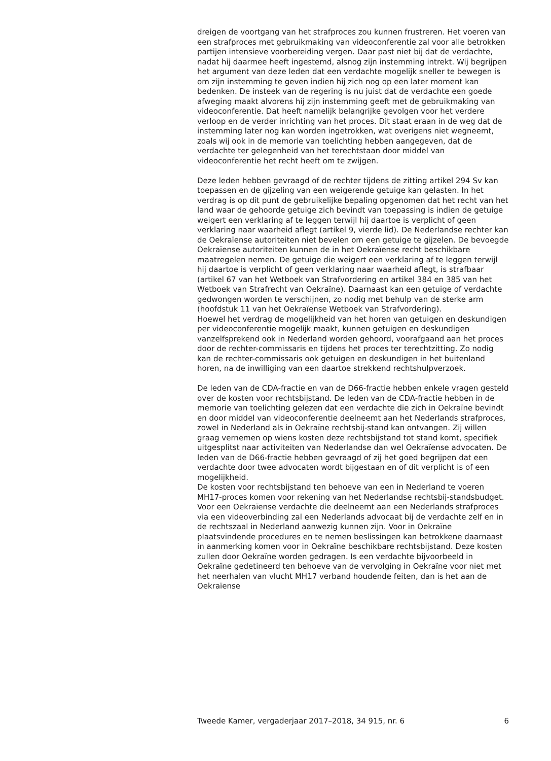dreigen de voortgang van het strafproces zou kunnen frustreren. Het voeren van een strafproces met gebruikmaking van videoconferentie zal voor alle betrokken partijen intensieve voorbereiding vergen. Daar past niet bij dat de verdachte, nadat hij daarmee heeft ingestemd, alsnog zijn instemming intrekt. Wij begrijpen het argument van deze leden dat een verdachte mogelijk sneller te bewegen is om zijn instemming te geven indien hij zich nog op een later moment kan bedenken. De insteek van de regering is nu juist dat de verdachte een goede afweging maakt alvorens hij zijn instemming geeft met de gebruikmaking van videoconferentie. Dat heeft namelijk belangrijke gevolgen voor het verdere verloop en de verder inrichting van het proces. Dit staat eraan in de weg dat de instemming later nog kan worden ingetrokken, wat overigens niet wegneemt, zoals wij ook in de memorie van toelichting hebben aangegeven, dat de verdachte ter gelegenheid van het terechtstaan door middel van videoconferentie het recht heeft om te zwijgen.
Deze leden hebben gevraagd of de rechter tijdens de zitting artikel 294 Sv kan toepassen en de gijzeling van een weigerende getuige kan gelasten. In het verdrag is op dit punt de gebruikelijke bepaling opgenomen dat het recht van het land waar de gehoorde getuige zich bevindt van toepassing is indien de getuige weigert een verklaring af te leggen terwijl hij daartoe is verplicht of geen verklaring naar waarheid aflegt (artikel 9, vierde lid). De Nederlandse rechter kan de Oekraïense autoriteiten niet bevelen om een getuige te gijzelen. De bevoegde Oekraïense autoriteiten kunnen de in het Oekraïense recht beschikbare maatregelen nemen. De getuige die weigert een verklaring af te leggen terwijl hij daartoe is verplicht of geen verklaring naar waarheid aflegt, is strafbaar (artikel 67 van het Wetboek van Strafvordering en artikel 384 en 385 van het Wetboek van Strafrecht van Oekraïne). Daarnaast kan een getuige of verdachte gedwongen worden te verschijnen, zo nodig met behulp van de sterke arm (hoofdstuk 11 van het Oekraïense Wetboek van Strafvordering).
Hoewel het verdrag de mogelijkheid van het horen van getuigen en deskundigen per videoconferentie mogelijk maakt, kunnen getuigen en deskundigen vanzelfsprekend ook in Nederland worden gehoord, voorafgaand aan het proces door de rechter-commissaris en tijdens het proces ter terechtzitting. Zo nodig kan de rechter-commissaris ook getuigen en deskundigen in het buitenland horen, na de inwilliging van een daartoe strekkend rechtshulpverzoek.
De leden van de CDA-fractie en van de D66-fractie hebben enkele vragen gesteld over de kosten voor rechtsbijstand. De leden van de CDA-fractie hebben in de memorie van toelichting gelezen dat een verdachte die zich in Oekraïne bevindt en door middel van videoconferentie deelneemt aan het Nederlands strafproces, zowel in Nederland als in Oekraïne rechtsbij-stand kan ontvangen. Zij willen graag vernemen op wiens kosten deze rechtsbijstand tot stand komt, specifiek uitgesplitst naar activiteiten van Nederlandse dan wel Oekraïense advocaten. De leden van de D66-fractie hebben gevraagd of zij het goed begrijpen dat een verdachte door twee advocaten wordt bijgestaan en of dit verplicht is of een mogelijkheid.
De kosten voor rechtsbijstand ten behoeve van een in Nederland te voeren MH17-proces komen voor rekening van het Nederlandse rechtsbij-standsbudget. Voor een Oekraïense verdachte die deelneemt aan een Nederlands strafproces via een videoverbinding zal een Nederlands advocaat bij de verdachte zelf en in de rechtszaal in Nederland aanwezig kunnen zijn. Voor in Oekraïne plaatsvindende procedures en te nemen beslissingen kan betrokkene daarnaast in aanmerking komen voor in Oekraïne beschikbare rechtsbijstand. Deze kosten zullen door Oekraïne worden gedragen. Is een verdachte bijvoorbeeld in Oekraïne gedetineerd ten behoeve van de vervolging in Oekraïne voor niet met het neerhalen van vlucht MH17 verband houdende feiten, dan is het aan de Oekraïense
Tweede Kamer, vergaderjaar 2017–2018, 34 915, nr. 6 6